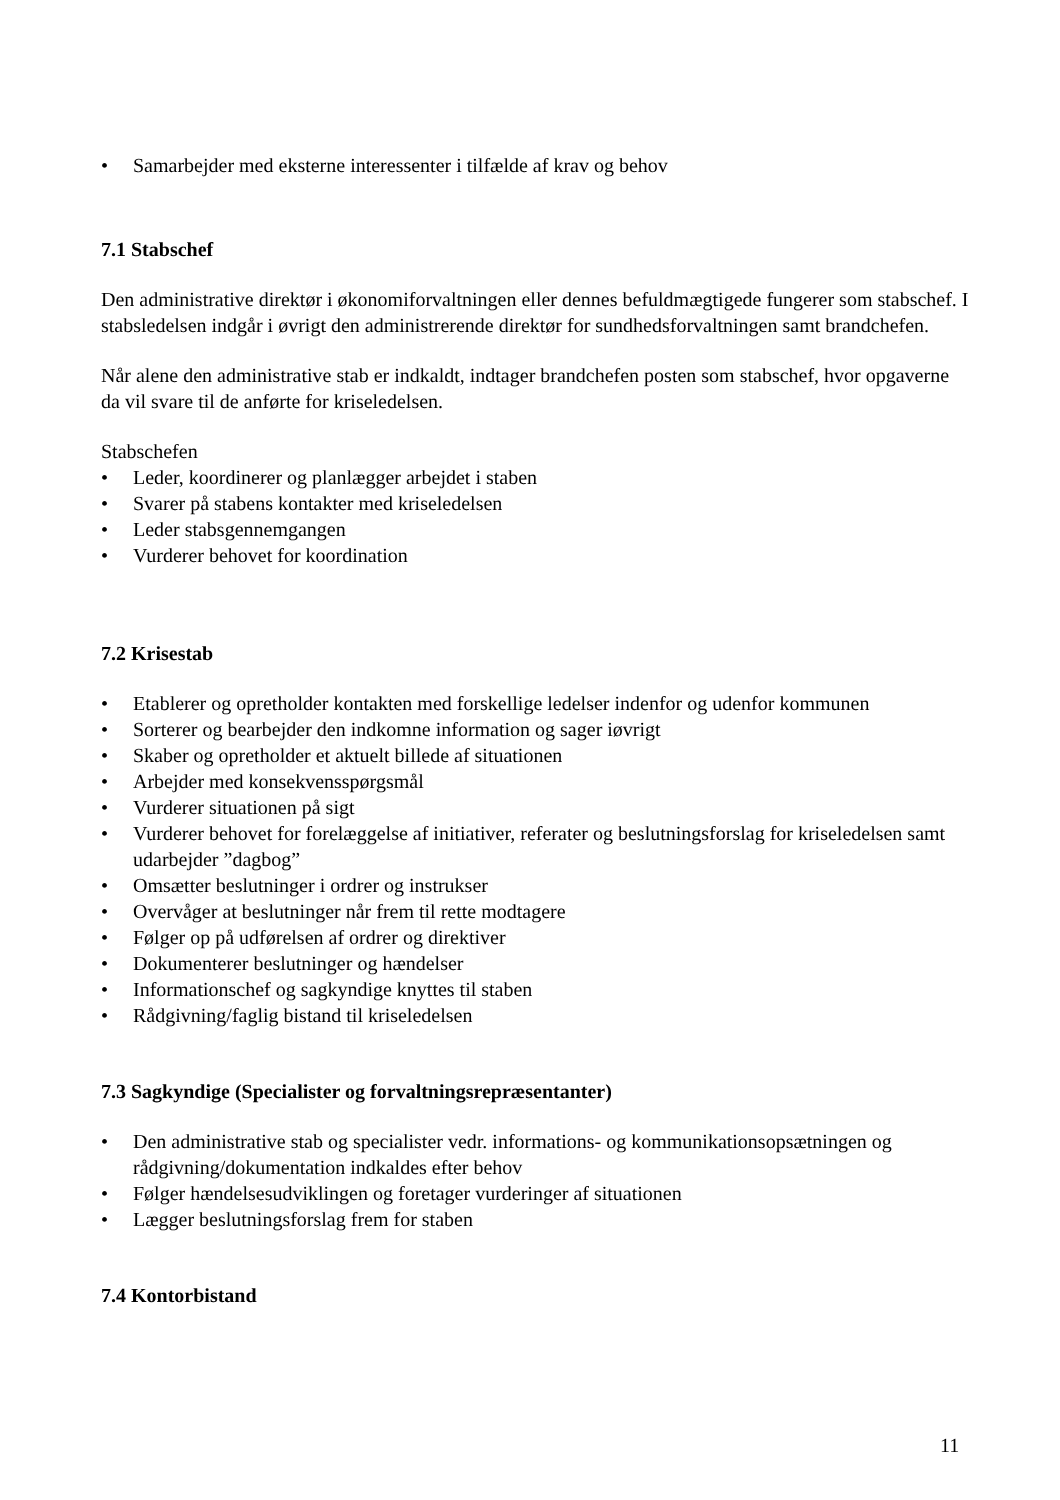• Samarbejder med eksterne interessenter i tilfælde af krav og behov
7.1 Stabschef
Den administrative direktør i økonomiforvaltningen eller dennes befuldmægtigede fungerer som stabschef. I stabsledelsen indgår i øvrigt den administrerende direktør for sundhedsforvaltningen samt brandchefen.
Når alene den administrative stab er indkaldt, indtager brandchefen posten som stabschef, hvor opgaverne da vil svare til de anførte for kriseledelsen.
Stabschefen
• Leder, koordinerer og planlægger arbejdet i staben
• Svarer på stabens kontakter med kriseledelsen
• Leder stabsgennemgangen
• Vurderer behovet for koordination
7.2 Krisestab
• Etablerer og opretholder kontakten med forskellige ledelser indenfor og udenfor kommunen
• Sorterer og bearbejder den indkomne information og sager iøvrigt
• Skaber og opretholder et aktuelt billede af situationen
• Arbejder med konsekvensspørgsmål
• Vurderer situationen på sigt
• Vurderer behovet for forelæggelse af initiativer, referater og beslutningsforslag for kriseledelsen samt udarbejder ”dagbog”
• Omsætter beslutninger i ordrer og instrukser
• Overvåger at beslutninger når frem til rette modtagere
• Følger op på udførelsen af ordrer og direktiver
• Dokumenterer beslutninger og hændelser
• Informationschef og sagkyndige knyttes til staben
• Rådgivning/faglig bistand til kriseledelsen
7.3 Sagkyndige (Specialister og forvaltningsrepræsentanter)
• Den administrative stab og specialister vedr. informations- og kommunikationsopsætningen og rådgivning/dokumentation indkaldes efter behov
• Følger hændelsesudviklingen og foretager vurderinger af situationen
• Lægger beslutningsforslag frem for staben
7.4 Kontorbistand
11